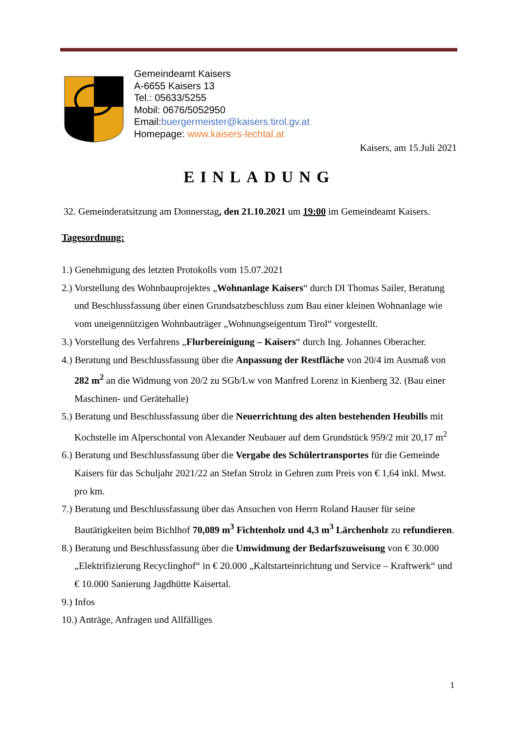Gemeindeamt Kaisers
A-6655 Kaisers 13
Tel.: 05633/5255
Mobil: 0676/5052950
Email:buergermeister@kaisers.tirol.gv.at
Homepage: www.kaisers-lechtal.at
Kaisers, am 15.Juli 2021
EINLADUNG
32. Gemeinderatsitzung am Donnerstag, den 21.10.2021 um 19:00 im Gemeindeamt Kaisers.
Tagesordnung:
1.) Genehmigung des letzten Protokolls vom 15.07.2021
2.) Vorstellung des Wohnbauprojektes „Wohnanlage Kaisers“ durch DI Thomas Sailer, Beratung und Beschlussfassung über einen Grundsatzbeschluss zum Bau einer kleinen Wohnanlage wie vom uneigennützigen Wohnbauträger „Wohnungseigentum Tirol“ vorgestellt.
3.) Vorstellung des Verfahrens „Flurbereinigung – Kaisers“ durch Ing. Johannes Oberacher.
4.) Beratung und Beschlussfassung über die Anpassung der Restfläche von 20/4 im Ausmaß von 282 m<sup>2</sup> an die Widmung von 20/2 zu SGb/Lw von Manfred Lorenz in Kienberg 32. (Bau einer Maschinen- und Gerätehalle)
5.) Beratung und Beschlussfassung über die Neuerrichtung des alten bestehenden Heubills mit Kochstelle im Alperschontal von Alexander Neubauer auf dem Grundstück 959/2 mit 20,17 m<sup>2</sup>
6.) Beratung und Beschlussfassung über die Vergabe des Schülertransportes für die Gemeinde Kaisers für das Schuljahr 2021/22 an Stefan Strolz in Gehren zum Preis von € 1,64 inkl. Mwst. pro km.
7.) Beratung und Beschlussfassung über das Ansuchen von Herrn Roland Hauser für seine Bautätigkeiten beim Bichlhof 70,089 m<sup>3</sup> Fichtenholz und 4,3 m<sup>3</sup> Lärchenholz zu refundieren.
8.) Beratung und Beschlussfassung über die Umwidmung der Bedarfszuweisung von € 30.000 „Elektrifizierung Recyclinghof“ in € 20.000 „Kaltstarteinrichtung und Service – Kraftwerk“ und € 10.000 Sanierung Jagdhütte Kaisertal.
9.) Infos
10.) Anträge, Anfragen und Allfälliges
1